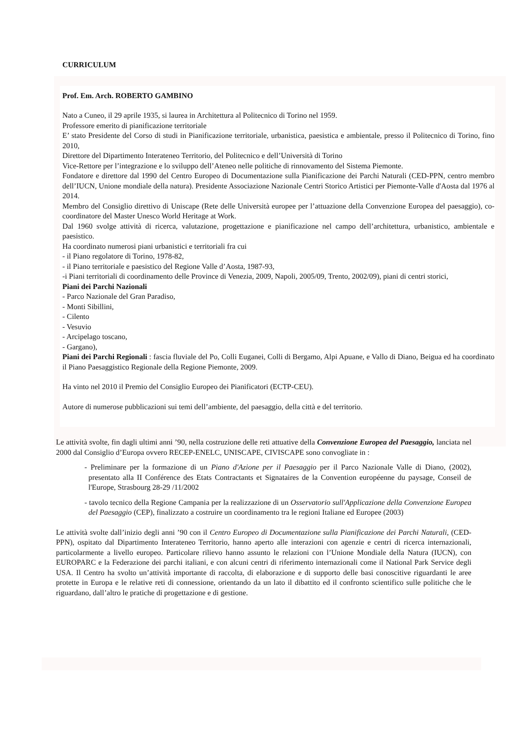CURRICULUM
Prof. Em. Arch. ROBERTO GAMBINO
Nato a Cuneo, il 29 aprile 1935, si laurea in Architettura al Politecnico di Torino nel 1959.
Professore emerito di pianificazione territoriale
E’ stato Presidente del Corso di studi in Pianificazione territoriale, urbanistica, paesistica e ambientale, presso il Politecnico di Torino, fino 2010,
Direttore del Dipartimento Interateneo Territorio, del Politecnico e dell’Università di Torino
Vice-Rettore per l’integrazione e lo sviluppo dell’Ateneo nelle politiche di rinnovamento del Sistema Piemonte.
Fondatore e direttore dal 1990 del Centro Europeo di Documentazione sulla Pianificazione dei Parchi Naturali (CED-PPN, centro membro dell’IUCN, Unione mondiale della natura). Presidente Associazione Nazionale Centri Storico Artistici per Piemonte-Valle d'Aosta dal 1976 al 2014.
Membro del Consiglio direttivo di Uniscape (Rete delle Università europee per l’attuazione della Convenzione Europea del paesaggio), co-coordinatore del Master Unesco World Heritage at Work.
Dal 1960 svolge attività di ricerca, valutazione, progettazione e pianificazione nel campo dell’architettura, urbanistico, ambientale e paesistico.
Ha coordinato numerosi piani urbanistici e territoriali fra cui
- il Piano regolatore di Torino, 1978-82,
- il Piano territoriale e paesistico del Regione Valle d’Aosta, 1987-93,
-i Piani territoriali di coordinamento delle Province di Venezia, 2009, Napoli, 2005/09, Trento, 2002/09), piani di centri storici,
Piani dei Parchi Nazionali
- Parco Nazionale del Gran Paradiso,
- Monti Sibillini,
- Cilento
- Vesuvio
- Arcipelago toscano,
- Gargano),
Piani dei Parchi Regionali : fascia fluviale del Po, Colli Euganei, Colli di Bergamo, Alpi Apuane, e Vallo di Diano, Beigua ed ha coordinato il Piano Paesaggistico Regionale della Regione Piemonte, 2009.
Ha vinto nel 2010 il Premio del Consiglio Europeo dei Pianificatori (ECTP-CEU).
Autore di numerose pubblicazioni sui temi dell’ambiente, del paesaggio, della città e del territorio.
Le attività svolte, fin dagli ultimi anni ’90, nella costruzione delle reti attuative della Convenzione Europea del Paesaggio, lanciata nel 2000 dal Consiglio d’Europa ovvero RECEP-ENELC, UNISCAPE, CIVISCAPE sono convogliate in :
- Preliminare per la formazione di un Piano d'Azione per il Paesaggio per il Parco Nazionale Valle di Diano, (2002), presentato alla II Conférence des Etats Contractants et Signataires de la Convention européenne du paysage, Conseil de l'Europe, Strasbourg 28-29 /11/2002
- tavolo tecnico della Regione Campania per la realizzazione di un Osservatorio sull'Applicazione della Convenzione Europea del Paesaggio (CEP), finalizzato a costruire un coordinamento tra le regioni Italiane ed Europee (2003)
Le attività svolte dall’inizio degli anni ’90 con il Centro Europeo di Documentazione sulla Pianificazione dei Parchi Naturali, (CED-PPN), ospitato dal Dipartimento Interateneo Territorio, hanno aperto alle interazioni con agenzie e centri di ricerca internazionali, particolarmente a livello europeo. Particolare rilievo hanno assunto le relazioni con l’Unione Mondiale della Natura (IUCN), con EUROPARC e la Federazione dei parchi italiani, e con alcuni centri di riferimento internazionali come il National Park Service degli USA. Il Centro ha svolto un’attività importante di raccolta, di elaborazione e di supporto delle basi conoscitive riguardanti le aree protette in Europa e le relative reti di connessione, orientando da un lato il dibattito ed il confronto scientifico sulle politiche che le riguardano, dall’altro le pratiche di progettazione e di gestione.